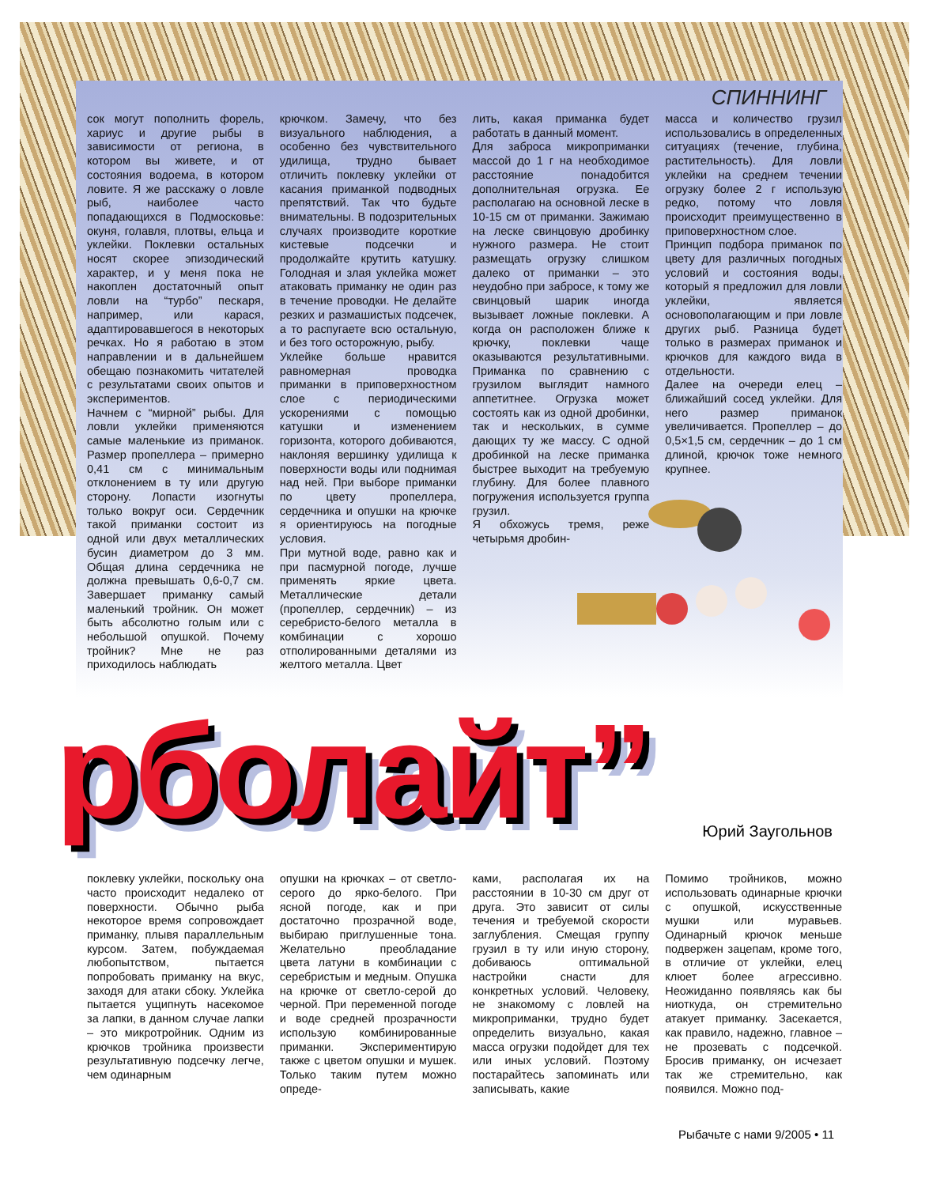СПИННИНГ
сок могут пополнить форель, хариус и другие рыбы в зависимости от региона, в котором вы живете, и от состояния водоема, в котором ловите. Я же расскажу о ловле рыб, наиболее часто попадающихся в Подмосковье: окуня, голавля, плотвы, ельца и уклейки. Поклевки остальных носят скорее эпизодический характер, и у меня пока не накоплен достаточный опыт ловли на “турбо” пескаря, например, или карася, адаптировавшегося в некоторых речках. Но я работаю в этом направлении и в дальнейшем обещаю познакомить читателей с результатами своих опытов и экспериментов.
Начнем с “мирной” рыбы. Для ловли уклейки применяются самые маленькие из приманок. Размер пропеллера – примерно 0,41 см с минимальным отклонением в ту или другую сторону. Лопасти изогнуты только вокруг оси. Сердечник такой приманки состоит из одной или двух металлических бусин диаметром до 3 мм. Общая длина сердечника не должна превышать 0,6-0,7 см. Завершает приманку самый маленький тройник. Он может быть абсолютно голым или с небольшой опушкой. Почему тройник? Мне не раз приходилось наблюдать
крючком. Замечу, что без визуального наблюдения, а особенно без чувствительного удилища, трудно бывает отличить поклевку уклейки от касания приманкой подводных препятствий. Так что будьте внимательны. В подозрительных случаях производите короткие кистевые подсечки и продолжайте крутить катушку. Голодная и злая уклейка может атаковать приманку не один раз в течение проводки. Не делайте резких и размашистых подсечек, а то распугаете всю остальную, и без того осторожную, рыбу.
Уклейке больше нравится равномерная проводка приманки в приповерхностном слое с периодическими ускорениями с помощью катушки и изменением горизонта, которого добиваются, наклоняя вершинку удилища к поверхности воды или поднимая над ней. При выборе приманки по цвету пропеллера, сердечника и опушки на крючке я ориентируюсь на погодные условия.
При мутной воде, равно как и при пасмурной погоде, лучше применять яркие цвета. Металлические детали (пропеллер, сердечник) – из серебристо-белого металла в комбинации с хорошо отполированными деталями из желтого металла. Цвет
лить, какая приманка будет работать в данный момент.
Для заброса микроприманки массой до 1 г на необходимое расстояние понадобится дополнительная огрузка. Ее располагаю на основной леске в 10-15 см от приманки. Зажимаю на леске свинцовую дробинку нужного размера. Не стоит размещать огрузку слишком далеко от приманки – это неудобно при забросе, к тому же свинцовый шарик иногда вызывает ложные поклевки. А когда он расположен ближе к крючку, поклевки чаще оказываются результативными. Приманка по сравнению с грузилом выглядит намного аппетитнее. Огрузка может состоять как из одной дробинки, так и нескольких, в сумме дающих ту же массу. С одной дробинкой на леске приманка быстрее выходит на требуемую глубину. Для более плавного погружения используется группа грузил.
Я обхожусь тремя, реже четырьмя дробин-
масса и количество грузил использовались в определенных ситуациях (течение, глубина, растительность). Для ловли уклейки на среднем течении огрузку более 2 г использую редко, потому что ловля происходит преимущественно в приповерхностном слое.
Принцип подбора приманок по цвету для различных погодных условий и состояния воды, который я предложил для ловли уклейки, является основополагающим и при ловле других рыб. Разница будет только в размерах приманок и крючков для каждого вида в отдельности.
Далее на очереди елец – ближайший сосед уклейки. Для него размер приманок увеличивается. Пропеллер – до 0,5×1,5 см, сердечник – до 1 см длиной, крючок тоже немного крупнее.
рболайт”
Юрий Заугольнов
поклевку уклейки, поскольку она часто происходит недалеко от поверхности. Обычно рыба некоторое время сопровождает приманку, плывя параллельным курсом. Затем, побуждаемая любопытством, пытается попробовать приманку на вкус, заходя для атаки сбоку. Уклейка пытается ущипнуть насекомое за лапки, в данном случае лапки – это микротройник. Одним из крючков тройника произвести результативную подсечку легче, чем одинарным
опушки на крючках – от светло-серого до ярко-белого. При ясной погоде, как и при достаточно прозрачной воде, выбираю приглушенные тона. Желательно преобладание цвета латуни в комбинации с серебристым и медным. Опушка на крючке от светло-серой до черной. При переменной погоде и воде средней прозрачности использую комбинированные приманки. Экспериментирую также с цветом опушки и мушек. Только таким путем можно опреде-
ками, располагая их на расстоянии в 10-30 см друг от друга. Это зависит от силы течения и требуемой скорости заглубления. Смещая группу грузил в ту или иную сторону, добиваюсь оптимальной настройки снасти для конкретных условий. Человеку, не знакомому с ловлей на микроприманки, трудно будет определить визуально, какая масса огрузки подойдет для тех или иных условий. Поэтому постарайтесь запоминать или записывать, какие
Помимо тройников, можно использовать одинарные крючки с опушкой, искусственные мушки или муравьев. Одинарный крючок меньше подвержен зацепам, кроме того, в отличие от уклейки, елец клюет более агрессивно. Неожиданно появляясь как бы ниоткуда, он стремительно атакует приманку. Засекается, как правило, надежно, главное – не прозевать с подсечкой. Бросив приманку, он исчезает так же стремительно, как появился. Можно под-
Рыбачьте с нами 9/2005 • 11